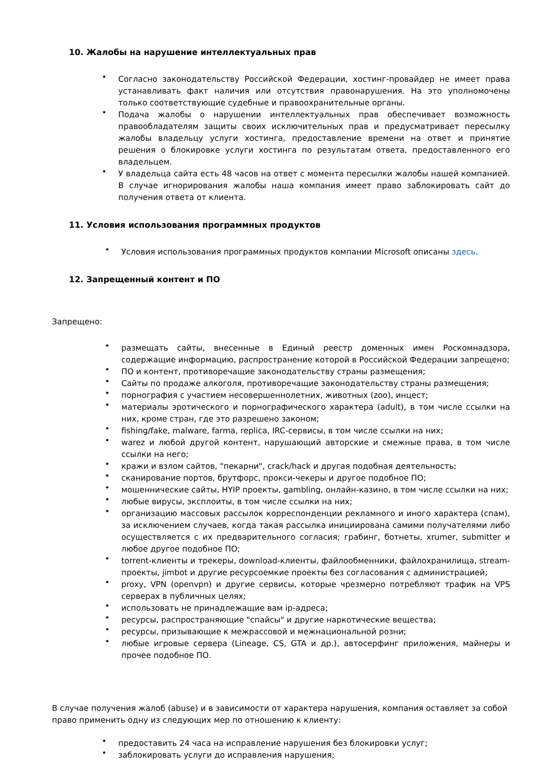10. Жалобы на нарушение интеллектуальных прав
• Согласно законодательству Российской Федерации, хостинг-провайдер не имеет права устанавливать факт наличия или отсутствия правонарушения. На это уполномочены только соответствующие судебные и правоохранительные органы.
• Подача жалобы о нарушении интеллектуальных прав обеспечивает возможность правообладателям защиты своих исключительных прав и предусматривает пересылку жалобы владельцу услуги хостинга, предоставление времени на ответ и принятие решения о блокировке услуги хостинга по результатам ответа, предоставленного его владельцем.
• У владельца сайта есть 48 часов на ответ с момента пересылки жалобы нашей компанией. В случае игнорирования жалобы наша компания имеет право заблокировать сайт до получения ответа от клиента.
11. Условия использования программных продуктов
• Условия использования программных продуктов компании Microsoft описаны здесь.
12. Запрещенный контент и ПО
Запрещено:
• размещать сайты, внесенные в Единый реестр доменных имен Роскомнадзора, содержащие информацию, распространение которой в Российской Федерации запрещено;
• ПО и контент, противоречащие законодательству страны размещения;
• Сайты по продаже алкоголя, противоречащие законодательству страны размещения;
• порнография с участием несовершеннолетних, животных (zoo), инцест;
• материалы эротического и порнографического характера (adult), в том числе ссылки на них, кроме стран, где это разрешено законом;
• fishing/fake, malware, farma, replica, IRC-сервисы, в том числе ссылки на них;
• warez и любой другой контент, нарушающий авторские и смежные права, в том числе ссылки на него;
• кражи и взлом сайтов, "пекарни", crack/hack и другая подобная деятельность;
• сканирование портов, брутфорс, прокси-чекеры и другое подобное ПО;
• мошеннические сайты, HYIP проекты, gambling, онлайн-казино, в том числе ссылки на них;
• любые вирусы, эксплоиты, в том числе ссылки на них;
• организацию массовых рассылок корреспонденции рекламного и иного характера (спам), за исключением случаев, когда такая рассылка инициирована самими получателями либо осуществляется с их предварительного согласия; грабинг, ботнеты, xrumer, submitter и любое другое подобное ПО;
• torrent-клиенты и трекеры, download-клиенты, файлообменники, файлохранилища, stream-проекты, jimbot и другие ресурсоемкие проекты без согласования с администрацией;
• proxy, VPN (openvpn) и другие сервисы, которые чрезмерно потребляют трафик на VPS серверах в публичных целях;
• использовать не принадлежащие вам ip-адреса;
• ресурсы, распространяющие "спайсы" и другие наркотические вещества;
• ресурсы, призывающие к межрассовой и межнациональной розни;
• любые игровые сервера (Lineage, CS, GTA и др.), автосерфинг приложения, майнеры и прочее подобное ПО.
В случае получения жалоб (abuse) и в зависимости от характера нарушения, компания оставляет за собой право применить одну из следующих мер по отношению к клиенту:
• предоставить 24 часа на исправление нарушения без блокировки услуг;
• заблокировать услуги до исправления нарушения;